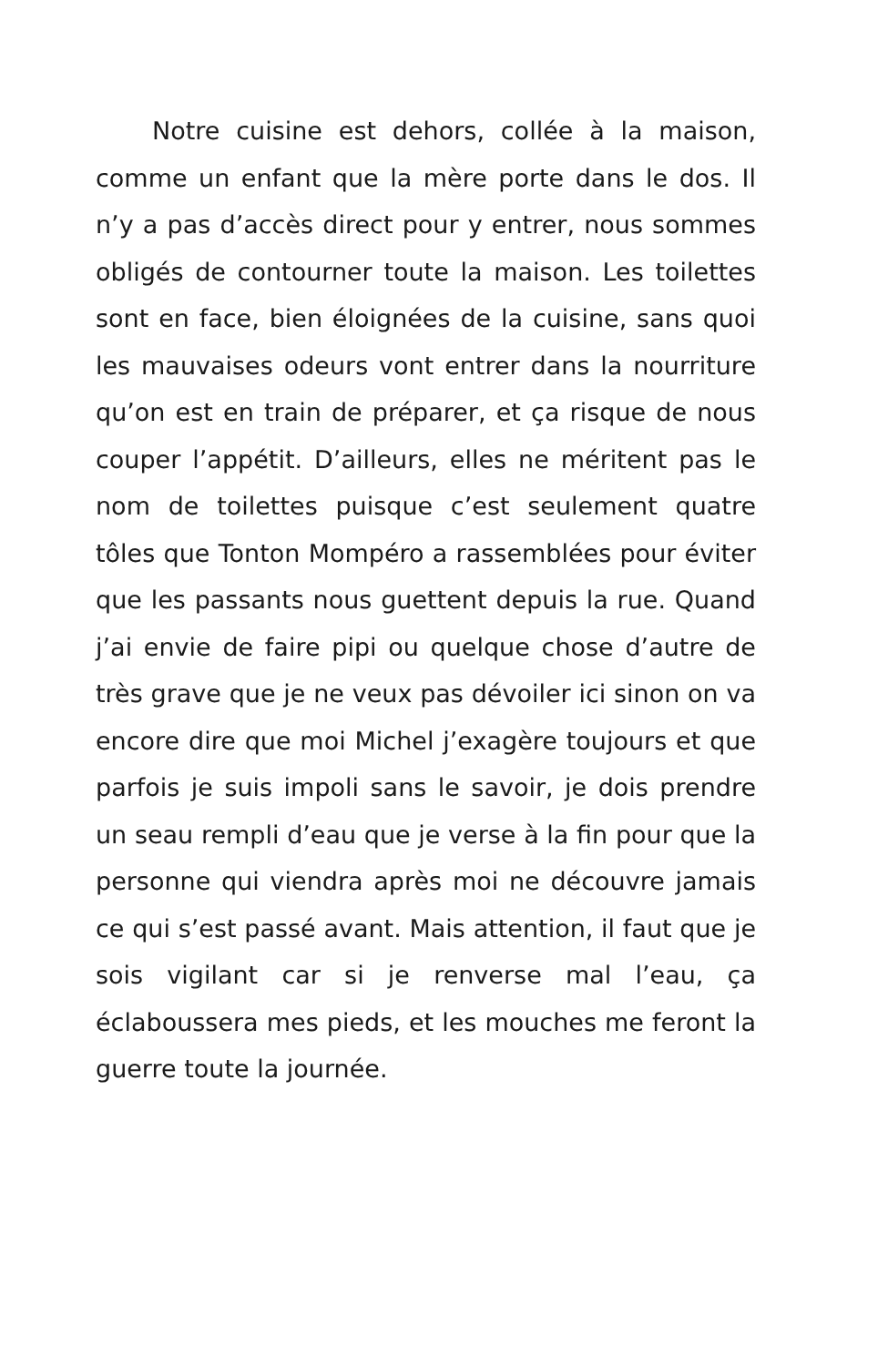Notre cuisine est dehors, collée à la maison, comme un enfant que la mère porte dans le dos. Il n’y a pas d’accès direct pour y entrer, nous sommes obligés de contourner toute la maison. Les toilettes sont en face, bien éloignées de la cuisine, sans quoi les mauvaises odeurs vont entrer dans la nourriture qu’on est en train de préparer, et ça risque de nous couper l’appétit. D’ailleurs, elles ne méritent pas le nom de toilettes puisque c’est seulement quatre tôles que Tonton Mompéro a rassemblées pour éviter que les passants nous guettent depuis la rue. Quand j’ai envie de faire pipi ou quelque chose d’autre de très grave que je ne veux pas dévoiler ici sinon on va encore dire que moi Michel j’exagère toujours et que parfois je suis impoli sans le savoir, je dois prendre un seau rempli d’eau que je verse à la fin pour que la personne qui viendra après moi ne découvre jamais ce qui s’est passé avant. Mais attention, il faut que je sois vigilant car si je renverse mal l’eau, ça éclaboussera mes pieds, et les mouches me feront la guerre toute la journée.